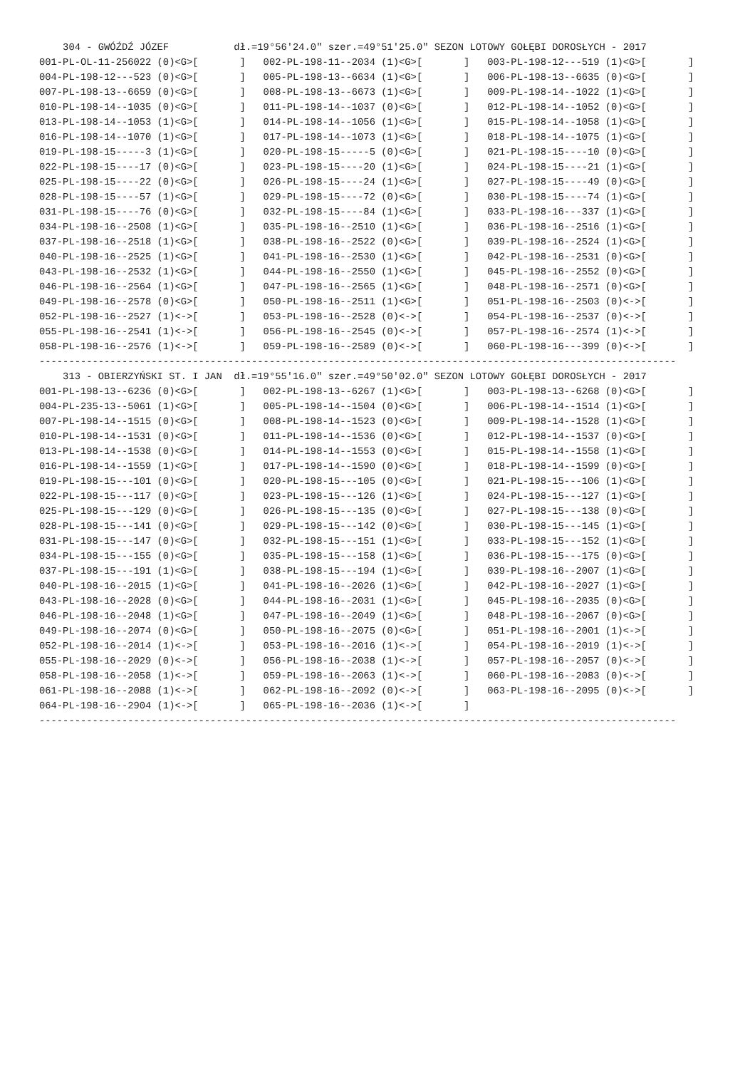304 - GWÓŹDŹ JÓZEF           dł.=19°56'24.0" szer.=49°51'25.0" SEZON LOTOWY GOŁĘBI DOROSŁYCH - 2017
001-PL-OL-11-256022 (0)<G>[       ]   002-PL-198-11--2034 (1)<G>[       ]   003-PL-198-12---519 (1)<G>[       ]
004-PL-198-12---523 (0)<G>[       ]   005-PL-198-13--6634 (1)<G>[       ]   006-PL-198-13--6635 (0)<G>[       ]
007-PL-198-13--6659 (0)<G>[       ]   008-PL-198-13--6673 (1)<G>[       ]   009-PL-198-14--1022 (1)<G>[       ]
010-PL-198-14--1035 (0)<G>[       ]   011-PL-198-14--1037 (0)<G>[       ]   012-PL-198-14--1052 (0)<G>[       ]
013-PL-198-14--1053 (1)<G>[       ]   014-PL-198-14--1056 (1)<G>[       ]   015-PL-198-14--1058 (1)<G>[       ]
016-PL-198-14--1070 (1)<G>[       ]   017-PL-198-14--1073 (1)<G>[       ]   018-PL-198-14--1075 (1)<G>[       ]
019-PL-198-15-----3 (1)<G>[       ]   020-PL-198-15-----5 (0)<G>[       ]   021-PL-198-15----10 (0)<G>[       ]
022-PL-198-15----17 (0)<G>[       ]   023-PL-198-15----20 (1)<G>[       ]   024-PL-198-15----21 (1)<G>[       ]
025-PL-198-15----22 (0)<G>[       ]   026-PL-198-15----24 (1)<G>[       ]   027-PL-198-15----49 (0)<G>[       ]
028-PL-198-15----57 (1)<G>[       ]   029-PL-198-15----72 (0)<G>[       ]   030-PL-198-15----74 (1)<G>[       ]
031-PL-198-15----76 (0)<G>[       ]   032-PL-198-15----84 (1)<G>[       ]   033-PL-198-16---337 (1)<G>[       ]
034-PL-198-16--2508 (1)<G>[       ]   035-PL-198-16--2510 (1)<G>[       ]   036-PL-198-16--2516 (1)<G>[       ]
037-PL-198-16--2518 (1)<G>[       ]   038-PL-198-16--2522 (0)<G>[       ]   039-PL-198-16--2524 (1)<G>[       ]
040-PL-198-16--2525 (1)<G>[       ]   041-PL-198-16--2530 (1)<G>[       ]   042-PL-198-16--2531 (0)<G>[       ]
043-PL-198-16--2532 (1)<G>[       ]   044-PL-198-16--2550 (1)<G>[       ]   045-PL-198-16--2552 (0)<G>[       ]
046-PL-198-16--2564 (1)<G>[       ]   047-PL-198-16--2565 (1)<G>[       ]   048-PL-198-16--2571 (0)<G>[       ]
049-PL-198-16--2578 (0)<G>[       ]   050-PL-198-16--2511 (1)<G>[       ]   051-PL-198-16--2503 (0)<->[       ]
052-PL-198-16--2527 (1)<->[       ]   053-PL-198-16--2528 (0)<->[       ]   054-PL-198-16--2537 (0)<->[       ]
055-PL-198-16--2541 (1)<->[       ]   056-PL-198-16--2545 (0)<->[       ]   057-PL-198-16--2574 (1)<->[       ]
058-PL-198-16--2576 (1)<->[       ]   059-PL-198-16--2589 (0)<->[       ]   060-PL-198-16---399 (0)<->[       ]
------------------------------------------------------------------------------------------------------------
    313 - OBIERZYŃSKI ST. I JAN  dł.=19°55'16.0" szer.=49°50'02.0" SEZON LOTOWY GOŁĘBI DOROSŁYCH - 2017
001-PL-198-13--6236 (0)<G>[       ]   002-PL-198-13--6267 (1)<G>[       ]   003-PL-198-13--6268 (0)<G>[       ]
004-PL-235-13--5061 (1)<G>[       ]   005-PL-198-14--1504 (0)<G>[       ]   006-PL-198-14--1514 (1)<G>[       ]
007-PL-198-14--1515 (0)<G>[       ]   008-PL-198-14--1523 (0)<G>[       ]   009-PL-198-14--1528 (1)<G>[       ]
010-PL-198-14--1531 (0)<G>[       ]   011-PL-198-14--1536 (0)<G>[       ]   012-PL-198-14--1537 (0)<G>[       ]
013-PL-198-14--1538 (0)<G>[       ]   014-PL-198-14--1553 (0)<G>[       ]   015-PL-198-14--1558 (1)<G>[       ]
016-PL-198-14--1559 (1)<G>[       ]   017-PL-198-14--1590 (0)<G>[       ]   018-PL-198-14--1599 (0)<G>[       ]
019-PL-198-15---101 (0)<G>[       ]   020-PL-198-15---105 (0)<G>[       ]   021-PL-198-15---106 (1)<G>[       ]
022-PL-198-15---117 (0)<G>[       ]   023-PL-198-15---126 (1)<G>[       ]   024-PL-198-15---127 (1)<G>[       ]
025-PL-198-15---129 (0)<G>[       ]   026-PL-198-15---135 (0)<G>[       ]   027-PL-198-15---138 (0)<G>[       ]
028-PL-198-15---141 (0)<G>[       ]   029-PL-198-15---142 (0)<G>[       ]   030-PL-198-15---145 (1)<G>[       ]
031-PL-198-15---147 (0)<G>[       ]   032-PL-198-15---151 (1)<G>[       ]   033-PL-198-15---152 (1)<G>[       ]
034-PL-198-15---155 (0)<G>[       ]   035-PL-198-15---158 (1)<G>[       ]   036-PL-198-15---175 (0)<G>[       ]
037-PL-198-15---191 (1)<G>[       ]   038-PL-198-15---194 (1)<G>[       ]   039-PL-198-16--2007 (1)<G>[       ]
040-PL-198-16--2015 (1)<G>[       ]   041-PL-198-16--2026 (1)<G>[       ]   042-PL-198-16--2027 (1)<G>[       ]
043-PL-198-16--2028 (0)<G>[       ]   044-PL-198-16--2031 (1)<G>[       ]   045-PL-198-16--2035 (0)<G>[       ]
046-PL-198-16--2048 (1)<G>[       ]   047-PL-198-16--2049 (1)<G>[       ]   048-PL-198-16--2067 (0)<G>[       ]
049-PL-198-16--2074 (0)<G>[       ]   050-PL-198-16--2075 (0)<G>[       ]   051-PL-198-16--2001 (1)<->[       ]
052-PL-198-16--2014 (1)<->[       ]   053-PL-198-16--2016 (1)<->[       ]   054-PL-198-16--2019 (1)<->[       ]
055-PL-198-16--2029 (0)<->[       ]   056-PL-198-16--2038 (1)<->[       ]   057-PL-198-16--2057 (0)<->[       ]
058-PL-198-16--2058 (1)<->[       ]   059-PL-198-16--2063 (1)<->[       ]   060-PL-198-16--2083 (0)<->[       ]
061-PL-198-16--2088 (1)<->[       ]   062-PL-198-16--2092 (0)<->[       ]   063-PL-198-16--2095 (0)<->[       ]
064-PL-198-16--2904 (1)<->[       ]   065-PL-198-16--2036 (1)<->[       ]
------------------------------------------------------------------------------------------------------------